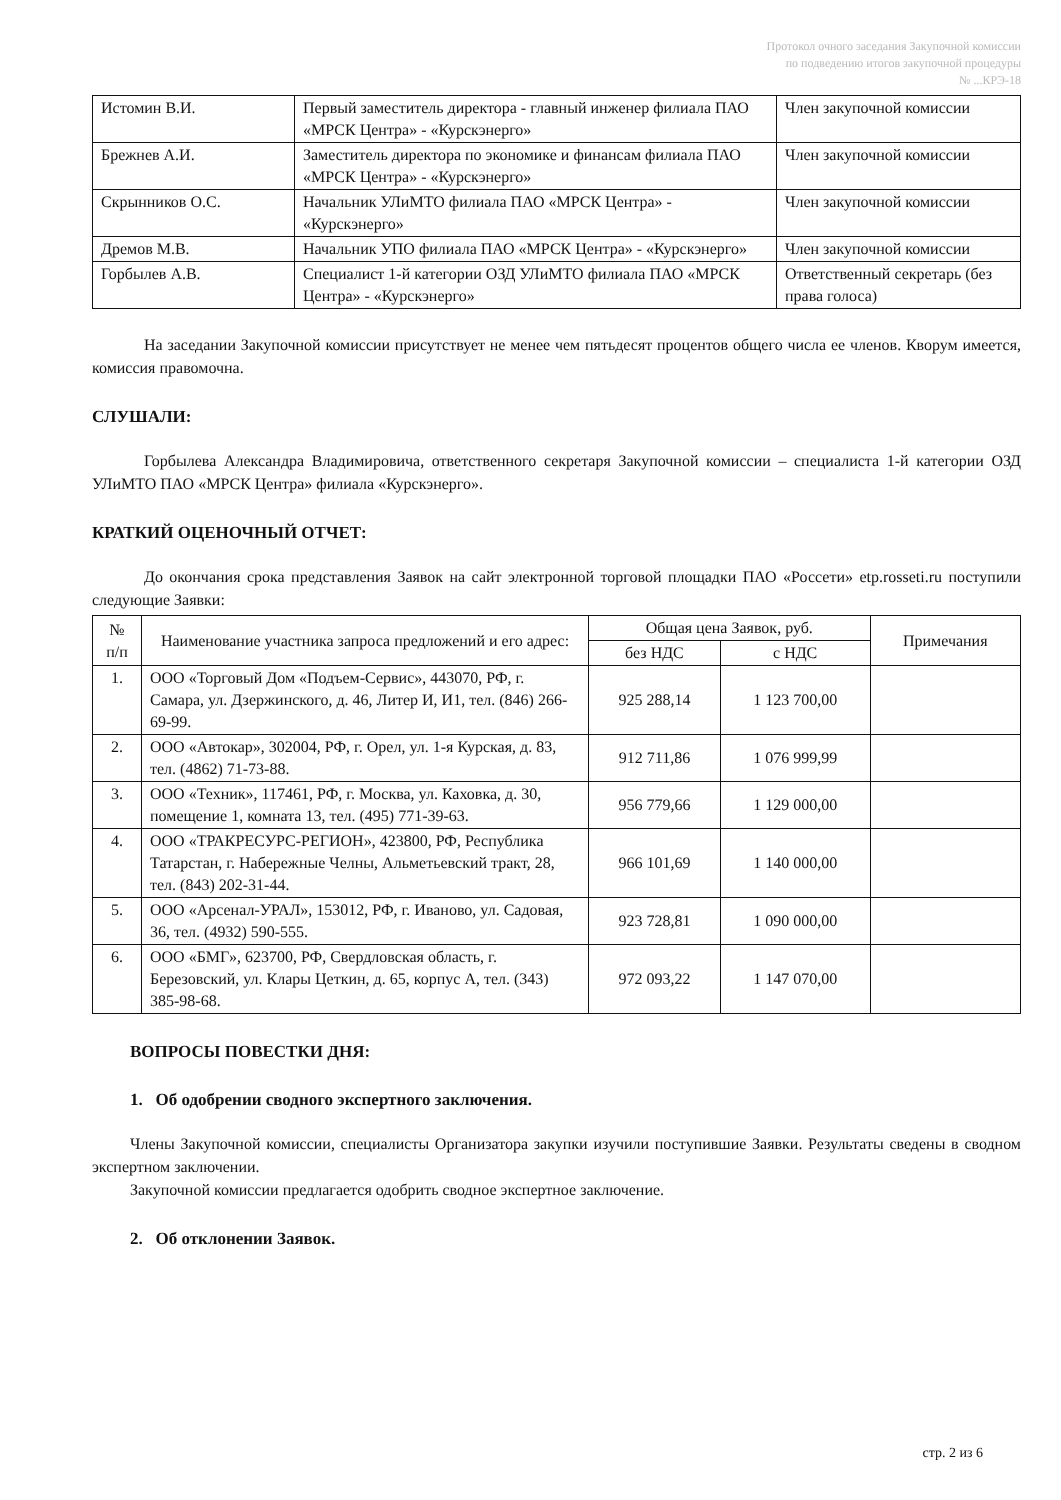Протокол очного заседания Закупочной комиссии
по подведению итогов закупочной процедуры
№ ...КРЭ-18
| Истомин В.И. | Первый заместитель директора - главный инженер филиала ПАО «МРСК Центра» - «Курскэнерго» | Член закупочной комиссии |
| Брежнев А.И. | Заместитель директора по экономике и финансам филиала ПАО «МРСК Центра» - «Курскэнерго» | Член закупочной комиссии |
| Скрынников О.С. | Начальник УЛиМТО филиала ПАО «МРСК Центра» - «Курскэнерго» | Член закупочной комиссии |
| Дремов М.В. | Начальник УПО филиала ПАО «МРСК Центра» - «Курскэнерго» | Член закупочной комиссии |
| Горбылев А.В. | Специалист 1-й категории ОЗД УЛиМТО филиала ПАО «МРСК Центра» - «Курскэнерго» | Ответственный секретарь (без права голоса) |
На заседании Закупочной комиссии присутствует не менее чем пятьдесят процентов общего числа ее членов. Кворум имеется, комиссия правомочна.
СЛУШАЛИ:
Горбылева Александра Владимировича, ответственного секретаря Закупочной комиссии – специалиста 1-й категории ОЗД УЛиМТО ПАО «МРСК Центра» филиала «Курскэнерго».
КРАТКИЙ ОЦЕНОЧНЫЙ ОТЧЕТ:
До окончания срока представления Заявок на сайт электронной торговой площадки ПАО «Россети» etp.rosseti.ru поступили следующие Заявки:
| № п/п | Наименование участника запроса предложений и его адрес: | Общая цена Заявок, руб. | | Примечания |
| --- | --- | --- | --- | --- |
| | | без НДС | с НДС | |
| 1. | ООО «Торговый Дом «Подъем-Сервис», 443070, РФ, г. Самара, ул. Дзержинского, д. 46, Литер И, И1, тел. (846) 266-69-99. | 925 288,14 | 1 123 700,00 | |
| 2. | ООО «Автокар», 302004, РФ, г. Орел, ул. 1-я Курская, д. 83, тел. (4862) 71-73-88. | 912 711,86 | 1 076 999,99 | |
| 3. | ООО «Техник», 117461, РФ, г. Москва, ул. Каховка, д. 30, помещение 1, комната 13, тел. (495) 771-39-63. | 956 779,66 | 1 129 000,00 | |
| 4. | ООО «ТРАКРЕСУРС-РЕГИОН», 423800, РФ, Республика Татарстан, г. Набережные Челны, Альметьевский тракт, 28, тел. (843) 202-31-44. | 966 101,69 | 1 140 000,00 | |
| 5. | ООО «Арсенал-УРАЛ», 153012, РФ, г. Иваново, ул. Садовая, 36, тел. (4932) 590-555. | 923 728,81 | 1 090 000,00 | |
| 6. | ООО «БМГ», 623700, РФ, Свердловская область, г. Березовский, ул. Клары Цеткин, д. 65, корпус А, тел. (343) 385-98-68. | 972 093,22 | 1 147 070,00 | |
ВОПРОСЫ ПОВЕСТКИ ДНЯ:
1. Об одобрении сводного экспертного заключения.
Члены Закупочной комиссии, специалисты Организатора закупки изучили поступившие Заявки. Результаты сведены в сводном экспертном заключении.
Закупочной комиссии предлагается одобрить сводное экспертное заключение.
2. Об отклонении Заявок.
стр. 2 из 6